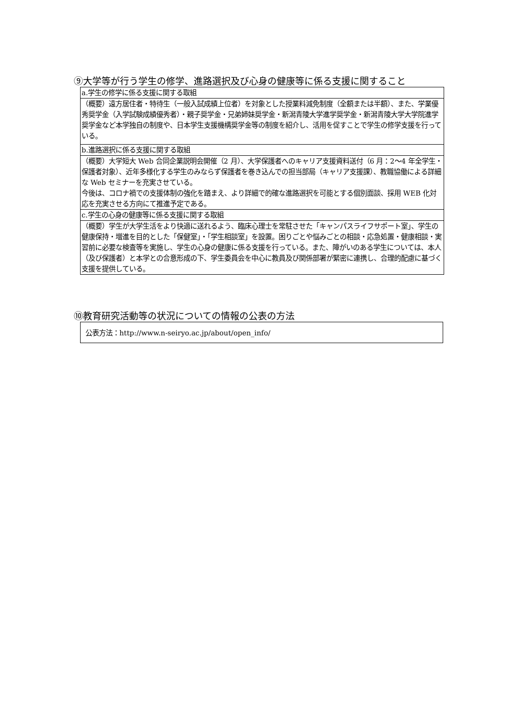⑨大学等が行う学生の修学、進路選択及び心身の健康等に係る支援に関すること
| a.学生の修学に係る支援に関する取組 |
| （概要）遠方居住者・特待生（一般入試成績上位者）を対象とした授業料減免制度（全額または半額）、また、学業優秀奨学金（入学試験成績優秀者）・親子奨学金・兄弟姉妹奨学金・新潟青陵大学進学奨学金・新潟青陵大学大学院進学奨学金など本学独自の制度や、日本学生支援機構奨学金等の制度を紹介し、活用を促すことで学生の修学支援を行っている。 |
| b.進路選択に係る支援に関する取組 |
| （概要）大学短大 Web 合同企業説明会開催（2 月）、大学保護者へのキャリア支援資料送付（6 月：2～4 年全学生・保護者対象）、近年多様化する学生のみならず保護者を巻き込んでの担当部局（キャリア支援課）、教職協働による詳細な Web セミナーを充実させている。 今後は、コロナ禍での支援体制の強化を踏まえ、より詳細で的確な進路選択を可能とする個別面談、採用 WEB 化対応を充実させる方向にて推進予定である。 |
| c.学生の心身の健康等に係る支援に関する取組 |
| （概要）学生が大学生活をより快適に送れるよう、臨床心理士を常駐させた「キャンパスライフサポート室」、学生の健康保持・増進を目的とした「保健室」・「学生相談室」を設置。困りごとや悩みごとの相談・応急処置・健康相談・実習前に必要な検査等を実施し、学生の心身の健康に係る支援を行っている。また、障がいのある学生については、本人（及び保護者）と本学との合意形成の下、学生委員会を中心に教員及び関係部署が緊密に連携し、合理的配慮に基づく支援を提供している。 |
⑩教育研究活動等の状況についての情報の公表の方法
公表方法：http://www.n-seiryo.ac.jp/about/open_info/